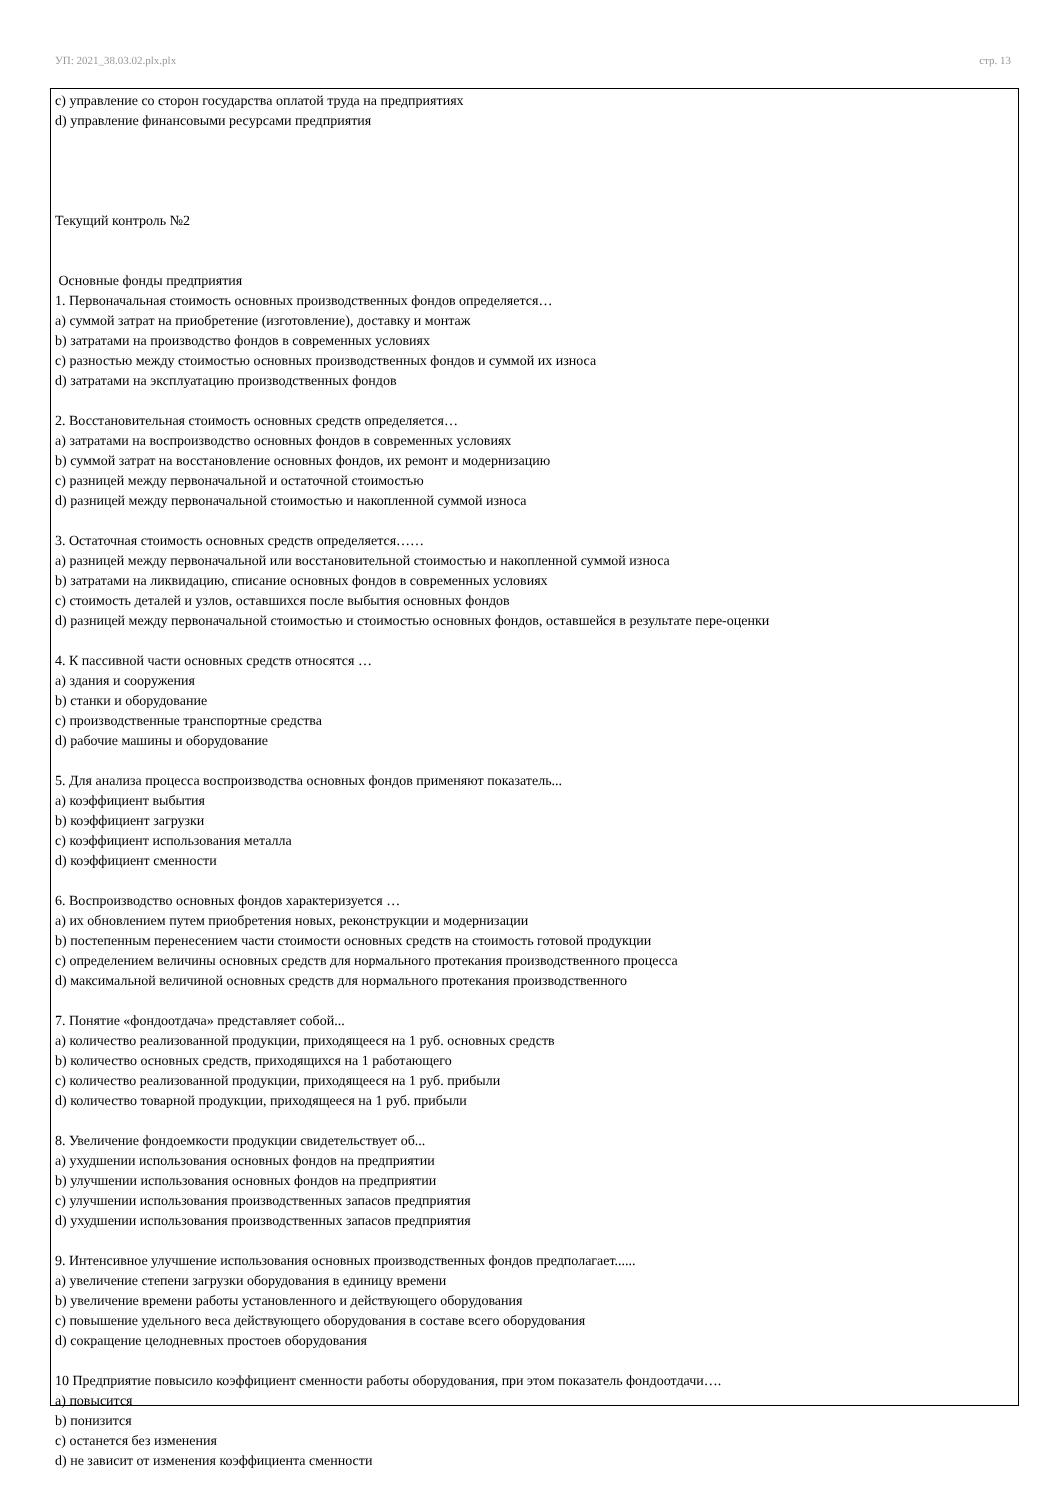УП: 2021_38.03.02.plx.plx стр. 13
c) управление со сторон государства оплатой труда на предприятиях
d) управление финансовыми ресурсами предприятия
Текущий контроль №2
Основные фонды предприятия
1. Первоначальная стоимость основных производственных фондов определяется…
a) суммой затрат на приобретение (изготовление), доставку и монтаж
b) затратами на производство фондов в современных условиях
c) разностью между стоимостью основных производственных фондов и суммой их износа
d) затратами на эксплуатацию производственных фондов
2. Восстановительная стоимость основных средств определяется…
a) затратами на воспроизводство основных фондов в современных условиях
b) суммой затрат на восстановление основных фондов, их ремонт и модернизацию
c) разницей между первоначальной и остаточной стоимостью
d) разницей между первоначальной стоимостью и накопленной суммой износа
3. Остаточная стоимость основных средств определяется……
a) разницей между первоначальной или восстановительной стоимостью и накопленной суммой износа
b) затратами на ликвидацию, списание основных фондов в современных условиях
c) стоимость деталей и узлов, оставшихся после выбытия основных фондов
d) разницей между первоначальной стоимостью и стоимостью основных фондов, оставшейся в результате пере-оценки
4. К пассивной части основных средств относятся …
a) здания и сооружения
b) станки и оборудование
c) производственные транспортные средства
d) рабочие машины и оборудование
5. Для анализа процесса воспроизводства основных фондов применяют показатель...
a) коэффициент выбытия
b) коэффициент загрузки
c) коэффициент использования металла
d) коэффициент сменности
6. Воспроизводство основных фондов характеризуется …
a) их обновлением путем приобретения новых, реконструкции и модернизации
b) постепенным перенесением части стоимости основных средств на стоимость готовой продукции
c) определением величины основных средств для нормального протекания производственного процесса
d) максимальной величиной основных средств для нормального протекания производственного
7. Понятие «фондоотдача» представляет собой...
a) количество реализованной продукции, приходящееся на 1 руб. основных средств
b) количество основных средств, приходящихся на 1 работающего
c) количество реализованной продукции, приходящееся на 1 руб. прибыли
d) количество товарной продукции, приходящееся на 1 руб. прибыли
8. Увеличение фондоемкости продукции свидетельствует об...
a) ухудшении использования основных фондов на предприятии
b) улучшении использования основных фондов на предприятии
c) улучшении использования производственных запасов предприятия
d) ухудшении использования производственных запасов предприятия
9. Интенсивное улучшение использования основных производственных фондов предполагает......
a) увеличение степени загрузки оборудования в единицу времени
b) увеличение времени работы установленного и действующего оборудования
c) повышение удельного веса действующего оборудования в составе всего оборудования
d) сокращение целодневных простоев оборудования
10 Предприятие повысило коэффициент сменности работы оборудования, при этом показатель фондоотдачи….
a) повысится
b) понизится
c) останется без изменения
d) не зависит от изменения коэффициента сменности